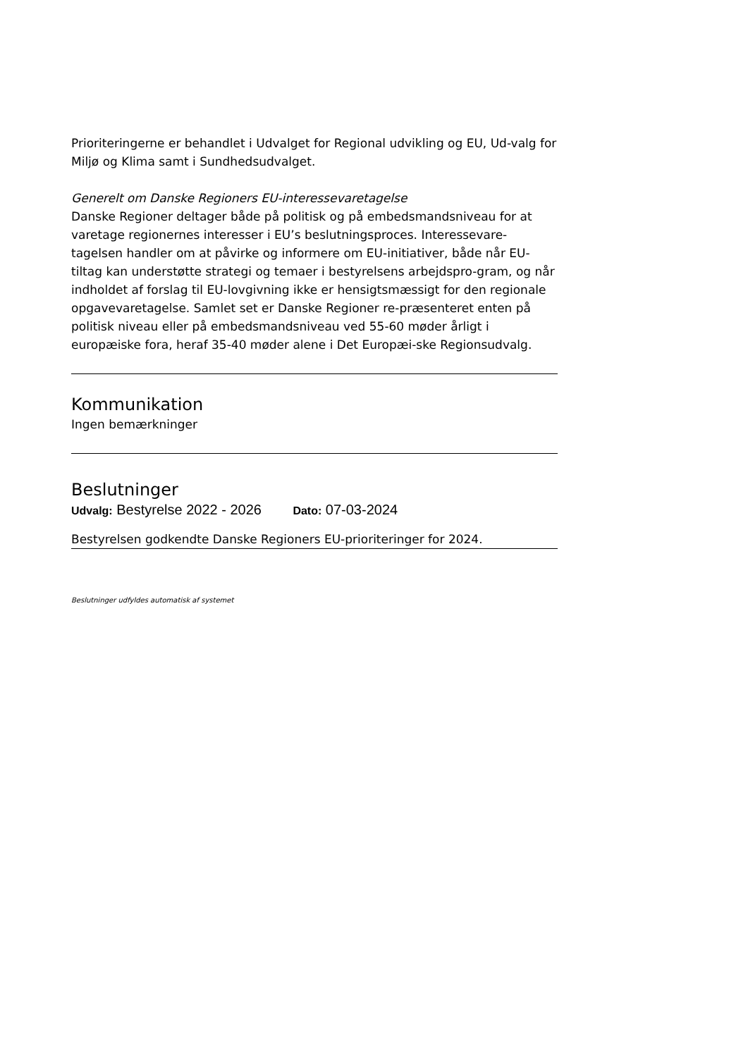Prioriteringerne er behandlet i Udvalget for Regional udvikling og EU, Ud-valg for Miljø og Klima samt i Sundhedsudvalget.
Generelt om Danske Regioners EU-interessevaretagelse
Danske Regioner deltager både på politisk og på embedsmandsniveau for at varetage regionernes interesser i EU’s beslutningsproces. Interessevare-tagelsen handler om at påvirke og informere om EU-initiativer, både når EU-tiltag kan understøtte strategi og temaer i bestyrelsens arbejdspro-gram, og når indholdet af forslag til EU-lovgivning ikke er hensigtsmæssigt for den regionale opgavevaretagelse. Samlet set er Danske Regioner re-præsenteret enten på politisk niveau eller på embedsmandsniveau ved 55-60 møder årligt i europæiske fora, heraf 35-40 møder alene i Det Europæi-ske Regionsudvalg.
Kommunikation
Ingen bemærkninger
Beslutninger
Udvalg: Bestyrelse 2022 - 2026 Dato: 07-03-2024
Bestyrelsen godkendte Danske Regioners EU-prioriteringer for 2024.
Beslutninger udfyldes automatisk af systemet